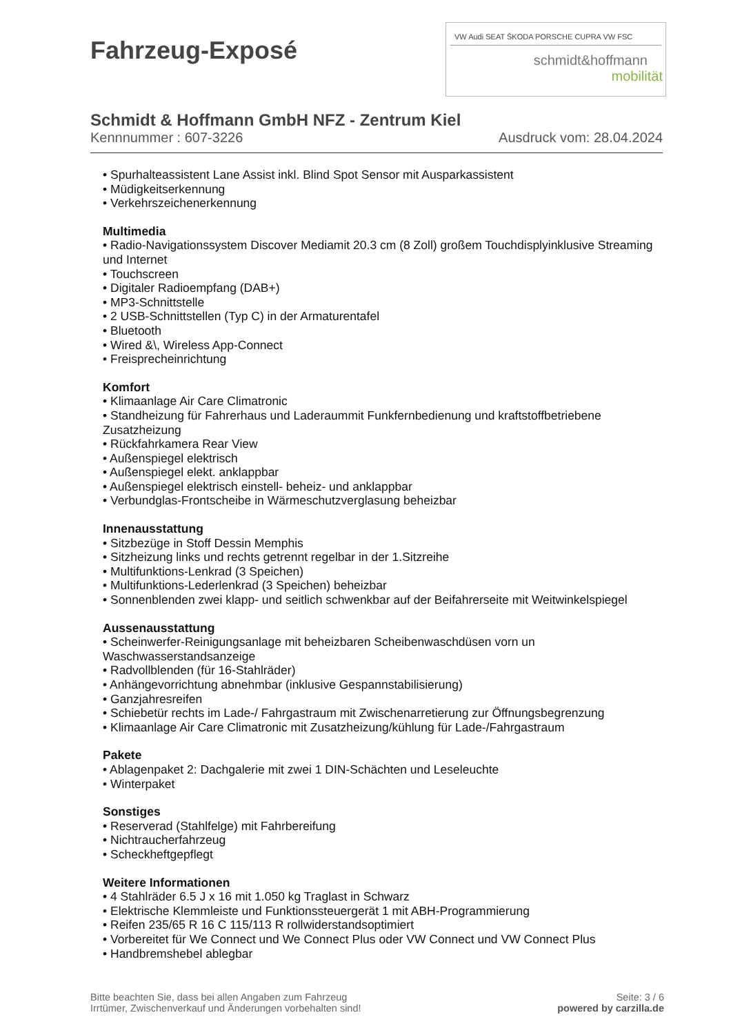Fahrzeug-Exposé
VW Audi SEAT ŠKODA PORSCHE CUPRA VW FSC
schmidt&hoffmann
mobilität
Schmidt & Hoffmann GmbH NFZ - Zentrum Kiel
Kennnummer : 607-3226 Ausdruck vom: 28.04.2024
• Spurhalteassistent Lane Assist inkl. Blind Spot Sensor mit Ausparkassistent
• Müdigkeitserkennung
• Verkehrszeichenerkennung
Multimedia
• Radio-Navigationssystem Discover Mediamit 20.3 cm (8 Zoll) großem Touchdisplyinklusive Streaming und Internet
• Touchscreen
• Digitaler Radioempfang (DAB+)
• MP3-Schnittstelle
• 2 USB-Schnittstellen (Typ C) in der Armaturentafel
• Bluetooth
• Wired &\, Wireless App-Connect
• Freisprecheinrichtung
Komfort
• Klimaanlage Air Care Climatronic
• Standheizung für Fahrerhaus und Laderaummit Funkfernbedienung und kraftstoffbetriebene Zusatzheizung
• Rückfahrkamera Rear View
• Außenspiegel elektrisch
• Außenspiegel elekt. anklappbar
• Außenspiegel elektrisch einstell- beheiz- und anklappbar
• Verbundglas-Frontscheibe in Wärmeschutzverglasung beheizbar
Innenausstattung
• Sitzbezüge in Stoff Dessin Memphis
• Sitzheizung links und rechts getrennt regelbar in der 1.Sitzreihe
• Multifunktions-Lenkrad (3 Speichen)
• Multifunktions-Lederlenkrad (3 Speichen) beheizbar
• Sonnenblenden zwei klapp- und seitlich schwenkbar auf der Beifahrerseite mit Weitwinkelspiegel
Aussenausstattung
• Scheinwerfer-Reinigungsanlage mit beheizbaren Scheibenwaschdüsen vorn un Waschwasserstandsanzeige
• Radvollblenden (für 16-Stahlräder)
• Anhängevorrichtung abnehmbar (inklusive Gespannstabilisierung)
• Ganzjahresreifen
• Schiebetür rechts im Lade-/ Fahrgastraum mit Zwischenarretierung zur Öffnungsbegrenzung
• Klimaanlage Air Care Climatronic mit Zusatzheizung/kühlung für Lade-/Fahrgastraum
Pakete
• Ablagenpaket 2: Dachgalerie mit zwei 1 DIN-Schächten und Leseleuchte
• Winterpaket
Sonstiges
• Reserverad (Stahlfelge) mit Fahrbereifung
• Nichtraucherfahrzeug
• Scheckheftgepflegt
Weitere Informationen
• 4 Stahlräder 6.5 J x 16 mit 1.050 kg Traglast in Schwarz
• Elektrische Klemmleiste und Funktionssteuergerät 1 mit ABH-Programmierung
• Reifen 235/65 R 16 C 115/113 R rollwiderstandsoptimiert
• Vorbereitet für We Connect und We Connect Plus oder VW Connect und VW Connect Plus
• Handbremshebel ablegbar
Bitte beachten Sie, dass bei allen Angaben zum Fahrzeug
Irrtümer, Zwischenverkauf und Änderungen vorbehalten sind!
Seite: 3 / 6
powered by carzilla.de